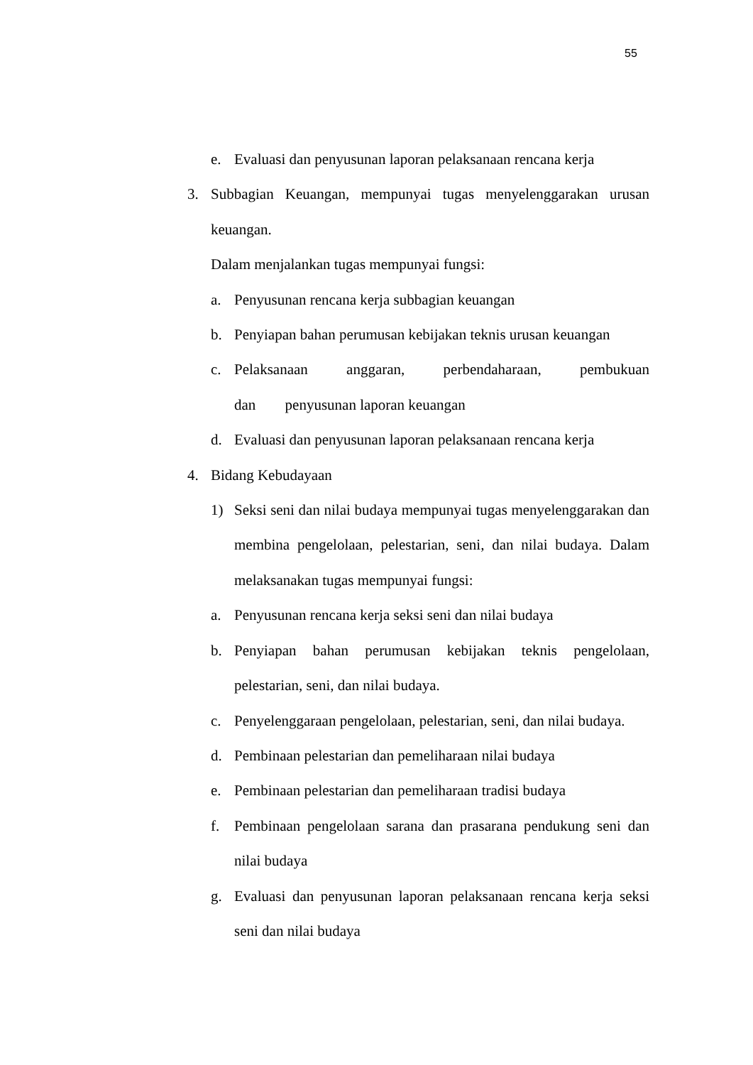55
e. Evaluasi dan penyusunan laporan pelaksanaan rencana kerja
3. Subbagian Keuangan, mempunyai tugas menyelenggarakan urusan keuangan.
Dalam menjalankan tugas mempunyai fungsi:
a. Penyusunan rencana kerja subbagian keuangan
b. Penyiapan bahan perumusan kebijakan teknis urusan keuangan
c. Pelaksanaan anggaran, perbendaharaan, pembukuan dan penyusunan laporan keuangan
d. Evaluasi dan penyusunan laporan pelaksanaan rencana kerja
4. Bidang Kebudayaan
1) Seksi seni dan nilai budaya mempunyai tugas menyelenggarakan dan membina pengelolaan, pelestarian, seni, dan nilai budaya. Dalam melaksanakan tugas mempunyai fungsi:
a. Penyusunan rencana kerja seksi seni dan nilai budaya
b. Penyiapan bahan perumusan kebijakan teknis pengelolaan, pelestarian, seni, dan nilai budaya.
c. Penyelenggaraan pengelolaan, pelestarian, seni, dan nilai budaya.
d. Pembinaan pelestarian dan pemeliharaan nilai budaya
e. Pembinaan pelestarian dan pemeliharaan tradisi budaya
f. Pembinaan pengelolaan sarana dan prasarana pendukung seni dan nilai budaya
g. Evaluasi dan penyusunan laporan pelaksanaan rencana kerja seksi seni dan nilai budaya